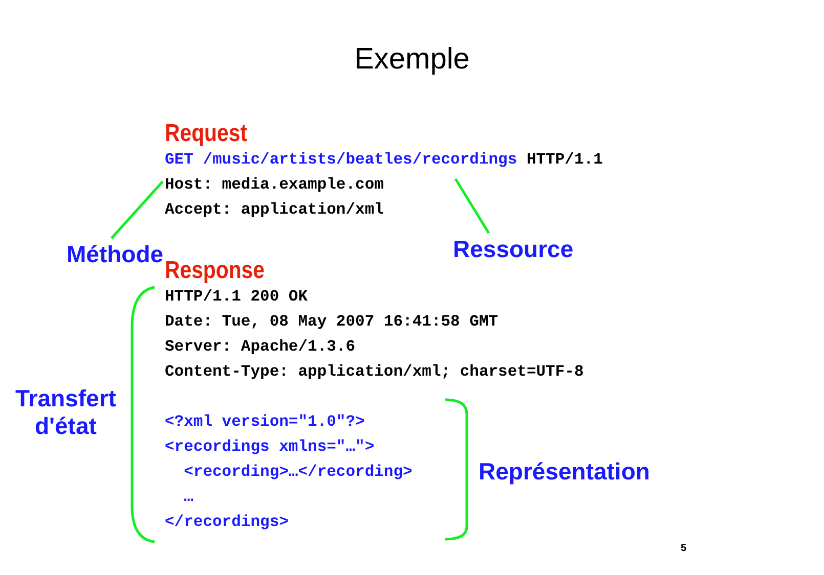Exemple
Request
GET /music/artists/beatles/recordings HTTP/1.1 Host: media.example.com Accept: application/xml
Méthode Ressource
Response
HTTP/1.1 200 OK Date: Tue, 08 May 2007 16:41:58 GMT Server: Apache/1.3.6 Content-Type: application/xml; charset=UTF-8 <?xml version="1.0"?> <recordings xmlns="…"> <recording>…</recording> … </recordings>
Transfert
d'état
Représentation
5